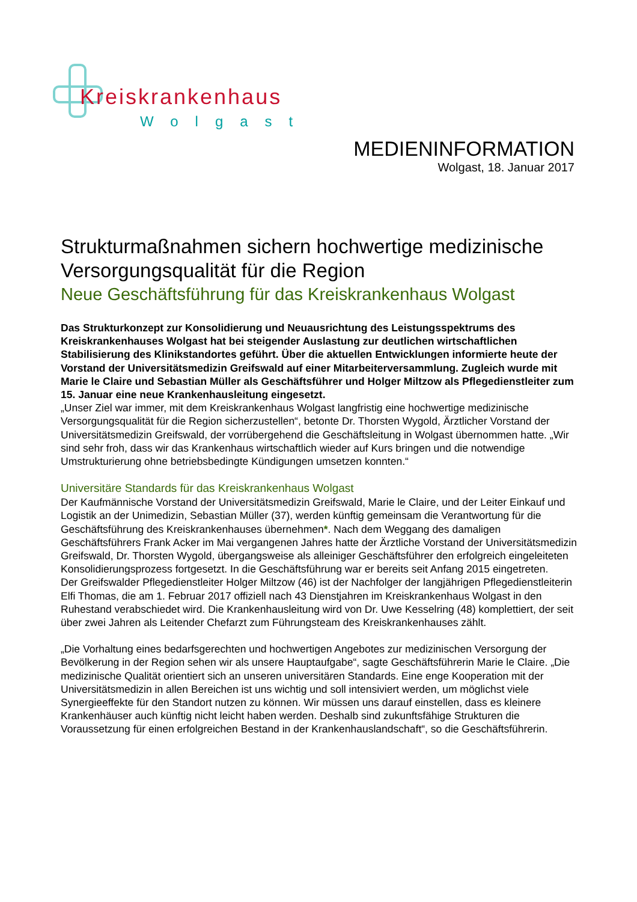Kreiskrankenhaus
Wolgast
MEDIENINFORMATION
Wolgast, 18. Januar 2017
Strukturmaßnahmen sichern hochwertige medizinische Versorgungsqualität für die Region
Neue Geschäftsführung für das Kreiskrankenhaus Wolgast
Das Strukturkonzept zur Konsolidierung und Neuausrichtung des Leistungsspektrums des Kreiskrankenhauses Wolgast hat bei steigender Auslastung zur deutlichen wirtschaftlichen Stabilisierung des Klinikstandortes geführt. Über die aktuellen Entwicklungen informierte heute der Vorstand der Universitätsmedizin Greifswald auf einer Mitarbeiterversammlung. Zugleich wurde mit Marie le Claire und Sebastian Müller als Geschäftsführer und Holger Miltzow als Pflegedienstleiter zum 15. Januar eine neue Krankenhausleitung eingesetzt.
„Unser Ziel war immer, mit dem Kreiskrankenhaus Wolgast langfristig eine hochwertige medizinische Versorgungsqualität für die Region sicherzustellen“, betonte Dr. Thorsten Wygold, Ärztlicher Vorstand der Universitätsmedizin Greifswald, der vorrübergehend die Geschäftsleitung in Wolgast übernommen hatte. „Wir sind sehr froh, dass wir das Krankenhaus wirtschaftlich wieder auf Kurs bringen und die notwendige Umstrukturierung ohne betriebsbedingte Kündigungen umsetzen konnten.“
Universitäre Standards für das Kreiskrankenhaus Wolgast
Der Kaufmännische Vorstand der Universitätsmedizin Greifswald, Marie le Claire, und der Leiter Einkauf und Logistik an der Unimedizin, Sebastian Müller (37), werden künftig gemeinsam die Verantwortung für die Geschäftsführung des Kreiskrankenhauses übernehmen*. Nach dem Weggang des damaligen Geschäftsführers Frank Acker im Mai vergangenen Jahres hatte der Ärztliche Vorstand der Universitätsmedizin Greifswald, Dr. Thorsten Wygold, übergangsweise als alleiniger Geschäftsführer den erfolgreich eingeleiteten Konsolidierungsprozess fortgesetzt. In die Geschäftsführung war er bereits seit Anfang 2015 eingetreten.
Der Greifswalder Pflegedienstleiter Holger Miltzow (46) ist der Nachfolger der langjährigen Pflegedienstleiterin Elfi Thomas, die am 1. Februar 2017 offiziell nach 43 Dienstjahren im Kreiskrankenhaus Wolgast in den Ruhestand verabschiedet wird. Die Krankenhausleitung wird von Dr. Uwe Kesselring (48) komplettiert, der seit über zwei Jahren als Leitender Chefarzt zum Führungsteam des Kreiskrankenhauses zählt.
„Die Vorhaltung eines bedarfsgerechten und hochwertigen Angebotes zur medizinischen Versorgung der Bevölkerung in der Region sehen wir als unsere Hauptaufgabe“, sagte Geschäftsführerin Marie le Claire. „Die medizinische Qualität orientiert sich an unseren universitären Standards. Eine enge Kooperation mit der Universitätsmedizin in allen Bereichen ist uns wichtig und soll intensiviert werden, um möglichst viele Synergieeffekte für den Standort nutzen zu können. Wir müssen uns darauf einstellen, dass es kleinere Krankenhäuser auch künftig nicht leicht haben werden. Deshalb sind zukunftsfähige Strukturen die Voraussetzung für einen erfolgreichen Bestand in der Krankenhauslandschaft“, so die Geschäftsführerin.